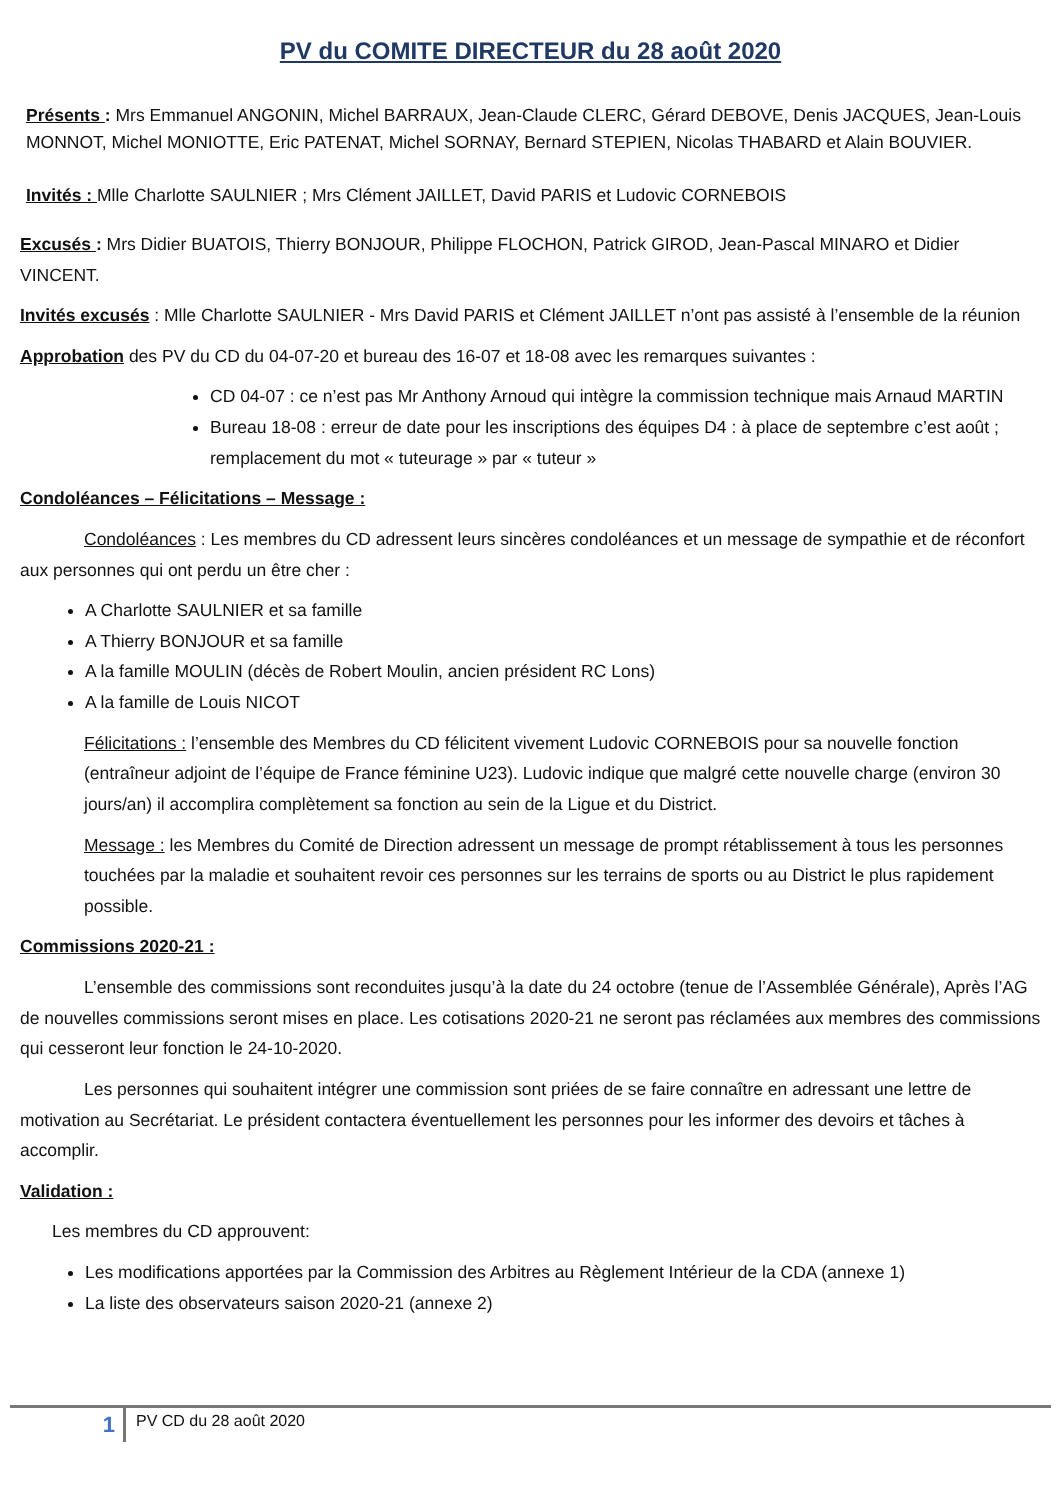PV du COMITE DIRECTEUR du 28 août 2020
Présents : Mrs Emmanuel ANGONIN, Michel BARRAUX, Jean-Claude CLERC, Gérard DEBOVE, Denis JACQUES, Jean-Louis MONNOT, Michel MONIOTTE, Eric PATENAT, Michel SORNAY, Bernard STEPIEN, Nicolas THABARD et Alain BOUVIER.
Invités : Mlle Charlotte SAULNIER ; Mrs Clément JAILLET, David PARIS et Ludovic CORNEBOIS
Excusés : Mrs Didier BUATOIS, Thierry BONJOUR, Philippe FLOCHON, Patrick GIROD, Jean-Pascal MINARO et Didier VINCENT.
Invités excusés : Mlle Charlotte SAULNIER - Mrs David PARIS et Clément JAILLET n’ont pas assisté à l’ensemble de la réunion
Approbation des PV du CD du 04-07-20 et bureau des 16-07 et 18-08 avec les remarques suivantes :
CD 04-07 : ce n’est pas Mr Anthony Arnoud qui intègre la commission technique mais Arnaud MARTIN
Bureau 18-08 : erreur de date pour les inscriptions des équipes D4 : à place de septembre c’est août ; remplacement du mot « tuteurage » par « tuteur »
Condoléances – Félicitations – Message :
Condoléances : Les membres du CD adressent leurs sincères condoléances et un message de sympathie et de réconfort aux personnes qui ont perdu un être cher :
A Charlotte SAULNIER et sa famille
A Thierry BONJOUR et sa famille
A la famille MOULIN (décès de Robert Moulin, ancien président RC Lons)
A la famille de Louis NICOT
Félicitations : l’ensemble des Membres du CD félicitent vivement Ludovic CORNEBOIS pour sa nouvelle fonction (entraîneur adjoint de l’équipe de France féminine U23). Ludovic indique que malgré cette nouvelle charge (environ 30 jours/an) il accomplira complètement sa fonction au sein de la Ligue et du District.
Message : les Membres du Comité de Direction adressent un message de prompt rétablissement à tous les personnes touchées par la maladie et souhaitent revoir ces personnes sur les terrains de sports ou au District le plus rapidement possible.
Commissions 2020-21 :
L’ensemble des commissions sont reconduites jusqu’à la date du 24 octobre (tenue de l’Assemblée Générale), Après l’AG de nouvelles commissions seront mises en place. Les cotisations 2020-21 ne seront pas réclamées aux membres des commissions qui cesseront leur fonction le 24-10-2020.
Les personnes qui souhaitent intégrer une commission sont priées de se faire connaître en adressant une lettre de motivation au Secrétariat. Le président contactera éventuellement les personnes pour les informer des devoirs et tâches à accomplir.
Validation :
Les membres du CD approuvent:
Les modifications apportées par la Commission des Arbitres au Règlement Intérieur de la CDA (annexe 1)
La liste des observateurs saison 2020-21 (annexe 2)
1
PV CD du 28 août 2020